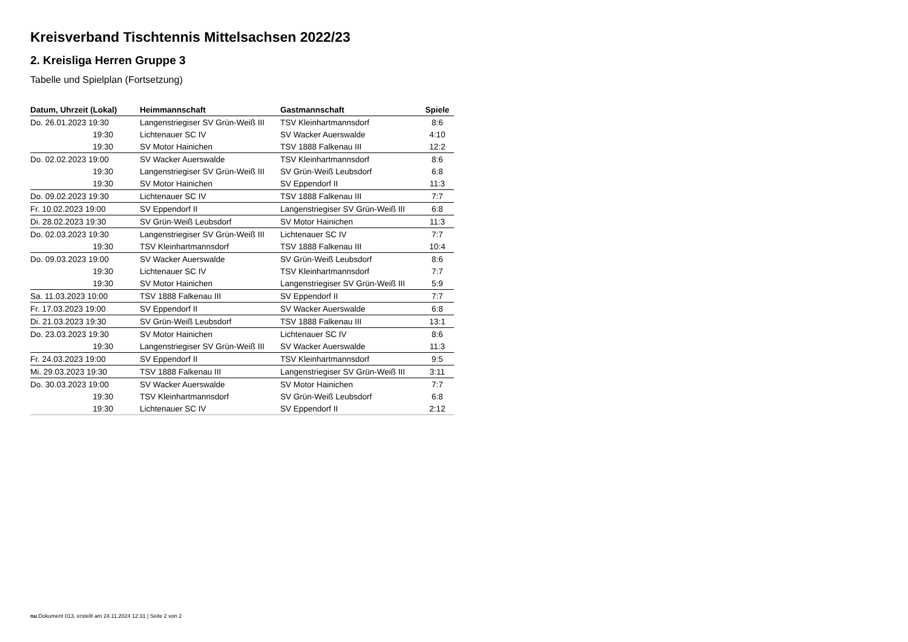Kreisverband Tischtennis Mittelsachsen 2022/23
2. Kreisliga Herren Gruppe 3
Tabelle und Spielplan (Fortsetzung)
| Datum, Uhrzeit (Lokal) | Heimmannschaft | Gastmannschaft | Spiele |
| --- | --- | --- | --- |
| Do. 26.01.2023 19:30 | Langenstriegiser SV Grün-Weiß III | TSV Kleinhartmannsdorf | 8:6 |
| 19:30 | Lichtenauer SC IV | SV Wacker Auerswalde | 4:10 |
| 19:30 | SV Motor Hainichen | TSV 1888 Falkenau III | 12:2 |
| Do. 02.02.2023 19:00 | SV Wacker Auerswalde | TSV Kleinhartmannsdorf | 8:6 |
| 19:30 | Langenstriegiser SV Grün-Weiß III | SV Grün-Weiß Leubsdorf | 6:8 |
| 19:30 | SV Motor Hainichen | SV Eppendorf II | 11:3 |
| Do. 09.02.2023 19:30 | Lichtenauer SC IV | TSV 1888 Falkenau III | 7:7 |
| Fr. 10.02.2023 19:00 | SV Eppendorf II | Langenstriegiser SV Grün-Weiß III | 6:8 |
| Di. 28.02.2023 19:30 | SV Grün-Weiß Leubsdorf | SV Motor Hainichen | 11:3 |
| Do. 02.03.2023 19:30 | Langenstriegiser SV Grün-Weiß III | Lichtenauer SC IV | 7:7 |
| 19:30 | TSV Kleinhartmannsdorf | TSV 1888 Falkenau III | 10:4 |
| Do. 09.03.2023 19:00 | SV Wacker Auerswalde | SV Grün-Weiß Leubsdorf | 8:6 |
| 19:30 | Lichtenauer SC IV | TSV Kleinhartmannsdorf | 7:7 |
| 19:30 | SV Motor Hainichen | Langenstriegiser SV Grün-Weiß III | 5:9 |
| Sa. 11.03.2023 10:00 | TSV 1888 Falkenau III | SV Eppendorf II | 7:7 |
| Fr. 17.03.2023 19:00 | SV Eppendorf II | SV Wacker Auerswalde | 6:8 |
| Di. 21.03.2023 19:30 | SV Grün-Weiß Leubsdorf | TSV 1888 Falkenau III | 13:1 |
| Do. 23.03.2023 19:30 | SV Motor Hainichen | Lichtenauer SC IV | 8:6 |
| 19:30 | Langenstriegiser SV Grün-Weiß III | SV Wacker Auerswalde | 11:3 |
| Fr. 24.03.2023 19:00 | SV Eppendorf II | TSV Kleinhartmannsdorf | 9:5 |
| Mi. 29.03.2023 19:30 | TSV 1888 Falkenau III | Langenstriegiser SV Grün-Weiß III | 3:11 |
| Do. 30.03.2023 19:00 | SV Wacker Auerswalde | SV Motor Hainichen | 7:7 |
| 19:30 | TSV Kleinhartmannsdorf | SV Grün-Weiß Leubsdorf | 6:8 |
| 19:30 | Lichtenauer SC IV | SV Eppendorf II | 2:12 |
nu.Dokument 013, erstellt am 24.11.2024 12:31 | Seite 2 von 2